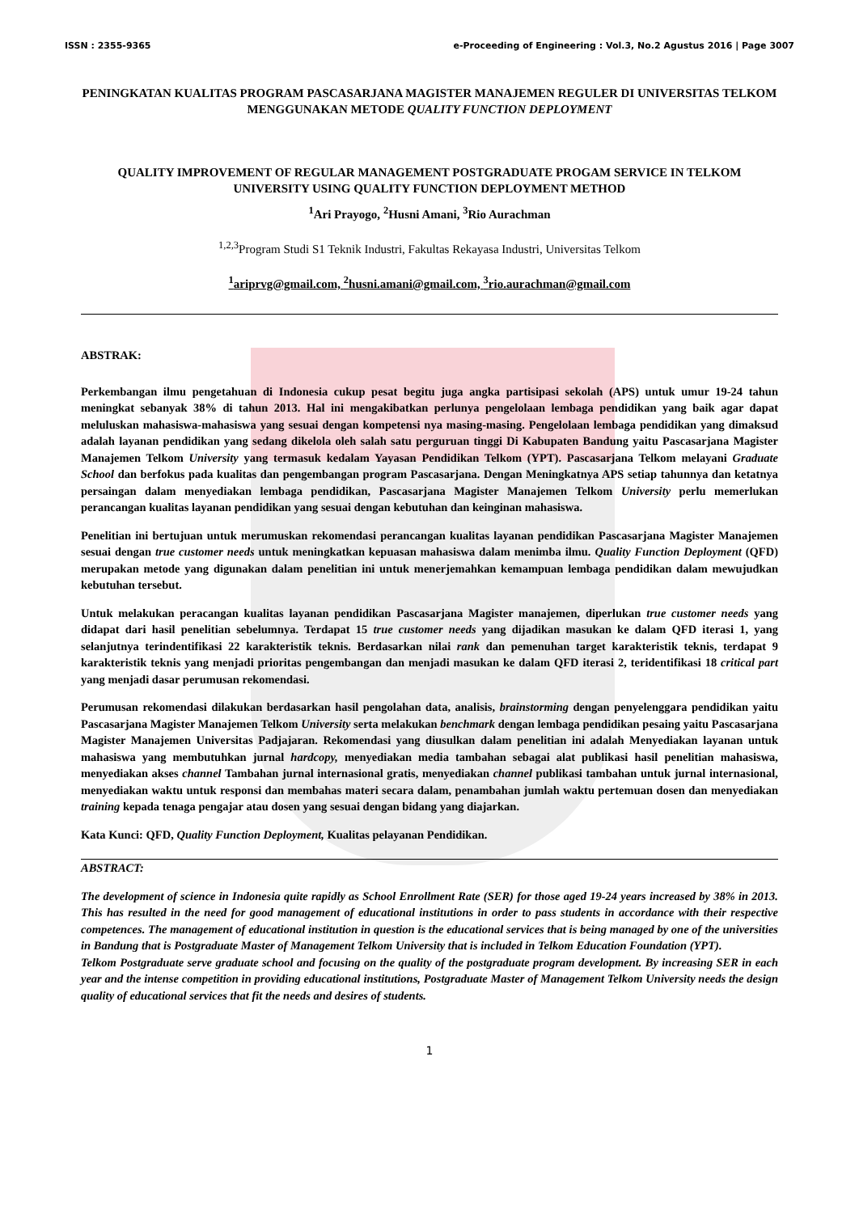ISSN : 2355-9365 e-Proceeding of Engineering : Vol.3, No.2 Agustus 2016 | Page 3007
PENINGKATAN KUALITAS PROGRAM PASCASARJANA MAGISTER MANAJEMEN REGULER DI UNIVERSITAS TELKOM MENGGUNAKAN METODE QUALITY FUNCTION DEPLOYMENT
QUALITY IMPROVEMENT OF REGULAR MANAGEMENT POSTGRADUATE PROGAM SERVICE IN TELKOM UNIVERSITY USING QUALITY FUNCTION DEPLOYMENT METHOD
<sup>1</sup> Ari Prayogo, <sup>2</sup>Husni Amani, <sup>3</sup>Rio Aurachman
<sup>1,2,3</sup>Program Studi S1 Teknik Industri, Fakultas Rekayasa Industri, Universitas Telkom
<sup>1</sup> ariprvg@gmail.com, <sup>2</sup>husni.amani@gmail.com, <sup>3</sup>rio.aurachman@gmail.com
ABSTRAK:
Perkembangan ilmu pengetahuan di Indonesia cukup pesat begitu juga angka partisipasi sekolah (APS) untuk umur 19-24 tahun meningkat sebanyak 38% di tahun 2013. Hal ini mengakibatkan perlunya pengelolaan lembaga pendidikan yang baik agar dapat meluluskan mahasiswa-mahasiswa yang sesuai dengan kompetensi nya masing-masing. Pengelolaan lembaga pendidikan yang dimaksud adalah layanan pendidikan yang sedang dikelola oleh salah satu perguruan tinggi Di Kabupaten Bandung yaitu Pascasarjana Magister Manajemen Telkom University yang termasuk kedalam Yayasan Pendidikan Telkom (YPT). Pascasarjana Telkom melayani Graduate School dan berfokus pada kualitas dan pengembangan program Pascasarjana. Dengan Meningkatnya APS setiap tahunnya dan ketatnya persaingan dalam menyediakan lembaga pendidikan, Pascasarjana Magister Manajemen Telkom University perlu memerlukan perancangan kualitas layanan pendidikan yang sesuai dengan kebutuhan dan keinginan mahasiswa.
Penelitian ini bertujuan untuk merumuskan rekomendasi perancangan kualitas layanan pendidikan Pascasarjana Magister Manajemen sesuai dengan true customer needs untuk meningkatkan kepuasan mahasiswa dalam menimba ilmu. Quality Function Deployment (QFD) merupakan metode yang digunakan dalam penelitian ini untuk menerjemahkan kemampuan lembaga pendidikan dalam mewujudkan kebutuhan tersebut.
Untuk melakukan peracangan kualitas layanan pendidikan Pascasarjana Magister manajemen, diperlukan true customer needs yang didapat dari hasil penelitian sebelumnya. Terdapat 15 true customer needs yang dijadikan masukan ke dalam QFD iterasi 1, yang selanjutnya terindentifikasi 22 karakteristik teknis. Berdasarkan nilai rank dan pemenuhan target karakteristik teknis, terdapat 9 karakteristik teknis yang menjadi prioritas pengembangan dan menjadi masukan ke dalam QFD iterasi 2, teridentifikasi 18 critical part yang menjadi dasar perumusan rekomendasi.
Perumusan rekomendasi dilakukan berdasarkan hasil pengolahan data, analisis, brainstorming dengan penyelenggara pendidikan yaitu Pascasarjana Magister Manajemen Telkom University serta melakukan benchmark dengan lembaga pendidikan pesaing yaitu Pascasarjana Magister Manajemen Universitas Padjajaran. Rekomendasi yang diusulkan dalam penelitian ini adalah Menyediakan layanan untuk mahasiswa yang membutuhkan jurnal hardcopy, menyediakan media tambahan sebagai alat publikasi hasil penelitian mahasiswa, menyediakan akses channel Tambahan jurnal internasional gratis, menyediakan channel publikasi tambahan untuk jurnal internasional, menyediakan waktu untuk responsi dan membahas materi secara dalam, penambahan jumlah waktu pertemuan dosen dan menyediakan training kepada tenaga pengajar atau dosen yang sesuai dengan bidang yang diajarkan.
Kata Kunci: QFD, Quality Function Deployment, Kualitas pelayanan Pendidikan.
ABSTRACT:
The development of science in Indonesia quite rapidly as School Enrollment Rate (SER) for those aged 19-24 years increased by 38% in 2013. This has resulted in the need for good management of educational institutions in order to pass students in accordance with their respective competences. The management of educational institution in question is the educational services that is being managed by one of the universities in Bandung that is Postgraduate Master of Management Telkom University that is included in Telkom Education Foundation (YPT).
Telkom Postgraduate serve graduate school and focusing on the quality of the postgraduate program development. By increasing SER in each year and the intense competition in providing educational institutions, Postgraduate Master of Management Telkom University needs the design quality of educational services that fit the needs and desires of students.
1